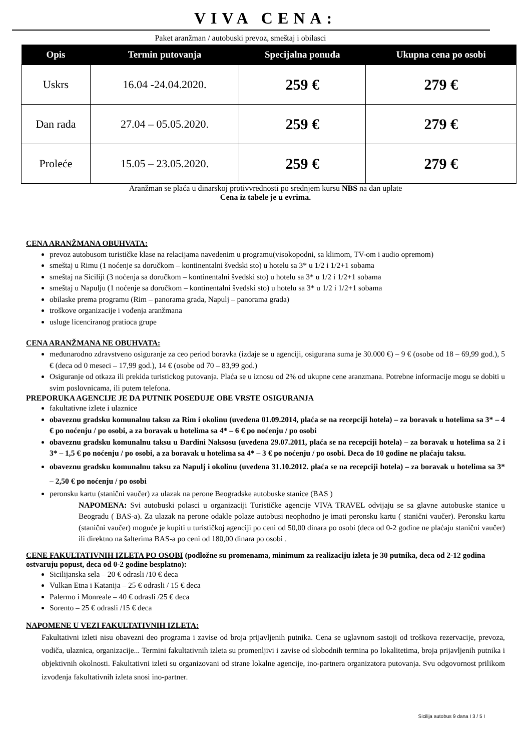VIVA CENA:
Paket aranžman / autobuski prevoz, smeštaj i obilasci
| Opis | Termin putovanja | Specijalna ponuda | Ukupna cena po osobi |
| --- | --- | --- | --- |
| Uskrs | 16.04 -24.04.2020. | 259 € | 279 € |
| Dan rada | 27.04 – 05.05.2020. | 259 € | 279 € |
| Proleće | 15.05 – 23.05.2020. | 259 € | 279 € |
Aranžman se plaća u dinarskoj protivvrednosti po srednjem kursu NBS na dan uplate
Cena iz tabele je u evrima.
CENA ARANŽMANA OBUHVATA:
prevoz autobusom turističke klase na relacijama navedenim u programu(visokopodni, sa klimom, TV-om i audio opremom)
smeštaj u Rimu (1 noćenje sa doručkom – kontinentalni švedski sto) u hotelu sa 3* u 1/2 i 1/2+1 sobama
smeštaj na Siciliji (3 noćenja sa doručkom – kontinentalni švedski sto) u hotelu sa 3* u 1/2 i 1/2+1 sobama
smeštaj u Napulju (1 noćenje sa doručkom – kontinentalni švedski sto) u hotelu sa 3* u 1/2 i 1/2+1 sobama
obilaske prema programu (Rim – panorama grada, Napulj – panorama grada)
troškove organizacije i vođenja aranžmana
usluge licenciranog pratioca grupe
CENA ARANŽMANA NE OBUHVATA:
međunarodno zdravstveno osiguranje za ceo period boravka (izdaje se u agenciji, osigurana suma je 30.000 €) – 9 € (osobe od 18 – 69,99 god.), 5 € (deca od 0 meseci – 17,99 god.), 14 € (osobe od 70 – 83,99 god.)
Osiguranje od otkaza ili prekida turistickog putovanja. Plaća se u iznosu od 2% od ukupne cene aranzmana. Potrebne informacije mogu se dobiti u svim poslovnicama, ili putem telefona.
PREPORUKA AGENCIJE JE DA PUTNIK POSEDUJE OBE VRSTE OSIGURANJA
fakultativne izlete i ulaznice
obaveznu gradsku komunalnu taksu za Rim i okolinu (uvedena 01.09.2014, plaća se na recepciji hotela) – za boravak u hotelima sa 3* – 4 € po noćenju / po osobi, a za boravak u hotelima sa 4* – 6 € po noćenju / po osobi
obaveznu gradsku komunalnu taksu u Đardini Naksosu (uvedena 29.07.2011, plaća se na recepciji hotela) – za boravak u hotelima sa 2 i 3* – 1,5 € po noćenju / po osobi, a za boravak u hotelima sa 4* – 3 € po noćenju / po osobi. Deca do 10 godine ne plaćaju taksu.
obaveznu gradsku komunalnu taksu za Napulj i okolinu (uvedena 31.10.2012. plaća se na recepciji hotela) – za boravak u hotelima sa 3* – 2,50 € po noćenju / po osobi
peronsku kartu (stanični vaučer) za ulazak na perone Beogradske autobuske stanice (BAS )
NAPOMENA: Svi autobuski polasci u organizaciji Turističke agencije VIVA TRAVEL odvijaju se sa glavne autobuske stanice u Beogradu ( BAS-a). Za ulazak na perone odakle polaze autobusi neophodno je imati peronsku kartu ( stanični vaučer). Peronsku kartu (stanični vaučer) moguće je kupiti u turističkoj agenciji po ceni od 50,00 dinara po osobi (deca od 0-2 godine ne plaćaju stanični vaučer) ili direktno na šalterima BAS-a po ceni od 180,00 dinara po osobi .
CENE FAKULTATIVNIH IZLETA PO OSOBI (podložne su promenama, minimum za realizaciju izleta je 30 putnika, deca od 2-12 godina ostvaruju popust, deca od 0-2 godine besplatno):
Sicilijanska sela – 20 € odrasli /10 € deca
Vulkan Etna i Katanija – 25 € odrasli / 15 € deca
Palermo i Monreale – 40 € odrasli /25 € deca
Sorento – 25 € odrasli /15 € deca
NAPOMENE U VEZI FAKULTATIVNIH IZLETA:
Fakultativni izleti nisu obavezni deo programa i zavise od broja prijavljenih putnika. Cena se uglavnom sastoji od troškova rezervacije, prevoza, vodiča, ulaznica, organizacije... Termini fakultativnih izleta su promenljivi i zavise od slobodnih termina po lokalitetima, broja prijavljenih putnika i objektivnih okolnosti. Fakultativni izleti su organizovani od strane lokalne agencije, ino-partnera organizatora putovanja. Svu odgovornost prilikom izvođenja fakultativnih izleta snosi ino-partner.
Sicilija autobus 9 dana I 3 / 5 I